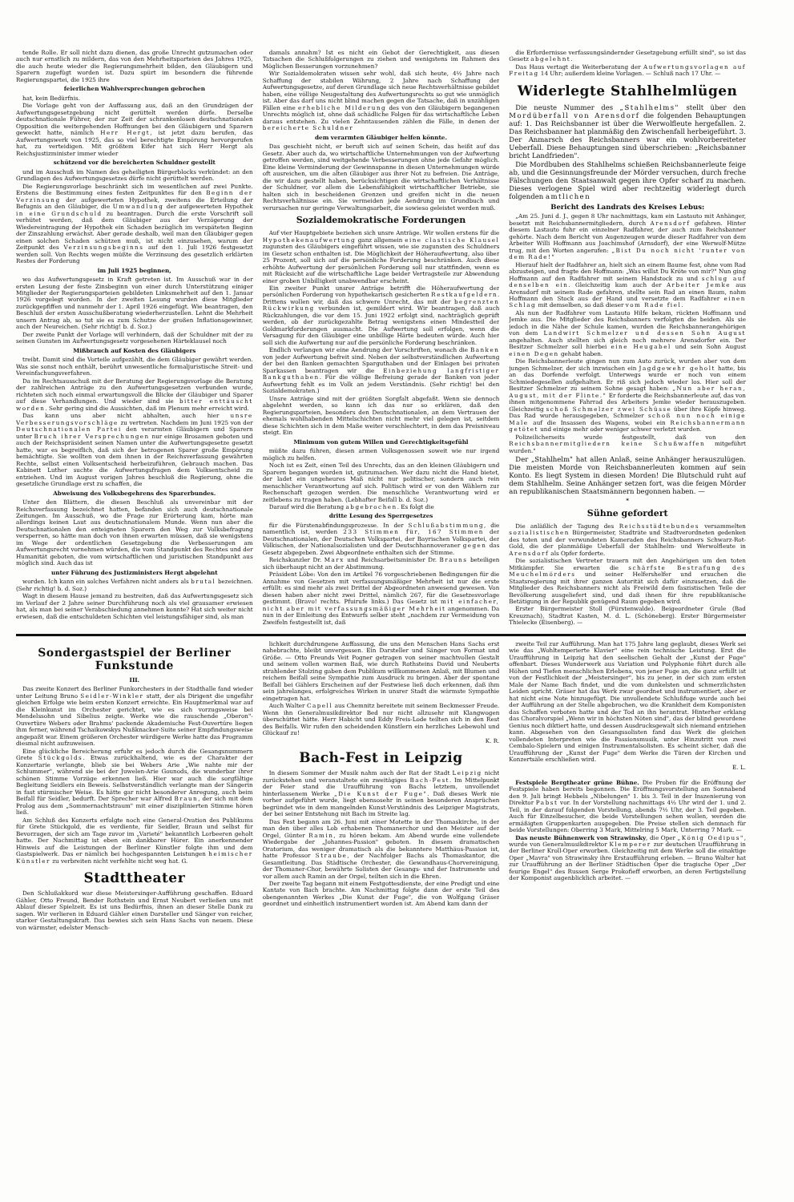tende Rolle. Er soll nicht dazu dienen, das große Unrecht gutzumachen oder auch nur ernstlich zu mildern, das von den Mehrheitsparteien des Jahres 1925, die auch heute wieder die Regierungsmehrheit bilden, den Gläubigern und Sparern zugefügt worden ist. Dazu spürt im besondern die führende Regierungspartei, die 1925 ihre
feierlichen Wahlversprechungen gebrochen
hat, kein Bedürfnis.
Die Vorlage geht von der Auffassung aus, daß an den Grundzügen der Aufwertungsgesetzgebung nicht gerüttelt werden dürfe. Derselbe deutschnationale Führer, der zur Zeit der schrankenlosen deutschnationalen Opposition die weitergehenden Hoffnungen bei den Gläubigern und Sparern geweckt hatte, nämlich Herr Hergt, ist jetzt dazu berufen, das Aufwertungswerk von 1925, das so viel berechtigte Empörung hervorgerufen hat, zu verteidigen. Mit größtem Eifer hat sich Herr Hergt als Reichsjustizminister immer wieder
schützend vor die bereicherten Schuldner gestellt
und im Ausschuß im Namen des geheiligten Bürgerblocks verkündet: an den Grundlagen des Aufwertungsgesetzes dürfe nicht gerüttelt werden.
Die Regierungsvorlage beschränkt sich im wesentlichen auf zwei Punkte. Erstens die Bestimmung eines festen Zeitpunktes für den Beginn der Verzinsung der aufgewerteten Hypothek, zweitens die Erteilung der Befugnis an den Gläubiger, die Umwandlung der aufgewerteten Hypothek in eine Grundschuld zu beantragen. Durch die erste Vorschrift soll verhütet werden, daß dem Gläubiger aus der Verzögerung der Wiedereintragung der Hypothek ein Schaden bezüglich im verspäteten Beginn der Zinszahlung erwächst. Aber gerade deshalb, weil man den Gläubiger gegen einen solchen Schaden schützen muß, ist nicht einzusehen, warum der Zeitpunkt des Verzinsungsbeginns auf den 1. Juli 1926 festgesetzt werden soll. Von Rechts wegen müßte die Verzinsung des gesetzlich erklärten Restes der Forderung
im Juli 1925 beginnen,
wo das Aufwertungsgesetz in Kraft getreten ist. Im Ausschuß war in der ersten Lesung der feste Zinsbeginn von einer durch Unterstützung einiger Mitglieder der Regierungsparteien gebildeten Linksmehrheit auf den 1. Januar 1926 vorgelegt worden. In der zweiten Lesung wurden diese Mitglieder zurückgepfiffen und nunmehr der 1. April 1926 eingefügt. Wie beantragen, den Beschluß der ersten Ausschußberatung wiederherzustellen. Lehnt die Mehrheit unsern Antrag ab, so tut sie es zum Schutze der großen Inflationsgewinner, auch der Neureichen. (Sehr richtig! b. d. Soz.)
Der zweite Punkt der Vorlage will verhindern, daß der Schuldner mit der zu seinen Gunsten im Aufwertungsgesetz vorgesehenen Härteklausel noch
Mißbrauch auf Kosten des Gläubigers
treibt. Damit sind die Vorteile aufgezählt, die dem Gläubiger gewährt werden. Was sie sonst noch enthält, berührt unwesentliche formaljuristische Streit- und Vereinfachungsverfahren.
Da im Rechtsausschuß mit der Beratung der Regierungsvorlage die Beratung der zahlreichen Anträge zu den Aufwertungsgesetzen verbunden wurde, richteten sich noch einmal erwartungsvoll die Blicke der Gläubiger und Sparer auf diese Verhandlungen. Und wieder sind sie bitter enttäuscht worden. Sehr gering sind die Aussichten, daß im Plenum mehr erreicht wird.
Das kann uns aber nicht abhalten, auch hier unsre Verbesserungsvorschläge zu vertreten. Nachdem im Juni 1925 von der Deutschnationalen Partei den verarmten Gläubigern und Sparern unter Bruch ihrer Versprechungen nur einige Brosamen geboten und auch der Reichspräsident seinen Namen unter die Aufwertungsgesetze gesetzt hatte, war es begreiflich, daß sich der betrogenen Sparer große Empörung bemächtigte. Sie wollten von dem ihnen in der Reichsverfassung gewährten Rechte, selbst einen Volksentscheid herbeizuführen, Gebrauch machen. Das Kabinett Luther suchte die Aufwertungsfragen dem Volksentscheid zu entziehen. Und im August vorigen Jahres beschloß die Regierung, ohne die gesetzliche Grundlage erst zu schaffen, die
Abweisung des Volksbegehrens des Sparerbundes.
Unter den Blättern, die diesen Beschluß als unvereinbar mit der Reichsverfassung bezeichnet hatten, befanden sich auch deutschnationale Zeitungen. Im Ausschuß, wo die Frage zur Erörterung kam, hörte man allerdings keinen Laut aus deutschnationalem Munde. Wenn nun aber die Deutschnationalen den enteigneten Sparern den Weg zur Volksbefragung versperren, so hätte man doch von ihnen erwarten müssen, daß sie wenigstens im Wege der ordentlichen Gesetzgebung die Verbesserungen am Aufwertungsrecht vornehmen würden, die vom Standpunkt des Rechtes und der Humanität geboten, die vom wirtschaftlichen und juristischen Standpunkt aus möglich sind. Auch das ist
unter Führung des Justizministers Hergt abgelehnt
worden. Ich kann ein solches Verfahren nicht anders als brutal bezeichnen. (Sehr richtig! b. d. Soz.)
Wagt in diesem Hause jemand zu bestreiten, daß das Aufwertungsgesetz sich im Verlauf der 2 Jahre seiner Durchführung noch als viel grausamer erwiesen hat, als man bei seiner Verabschiedung annehmen konnte? Hat sich weiter nicht erwiesen, daß die entschuldeten Schichten viel leistungsfähiger sind, als man
damals annahm? Ist es nicht ein Gebot der Gerechtigkeit, aus diesen Tatsachen die Schlußfolgerungen zu ziehen und wenigstens im Rahmen des Möglichen Besserungen vorzunehmen?
Wir Sozialdemokraten wissen sehr wohl, daß sich heute, 4½ Jahre nach Schaffung der stabilen Währung, 2 Jahre nach Schaffung der Aufwertungsgesetze, auf deren Grundlage sich neue Rechtsverhältnisse gebildet haben, eine völlige Neugestaltung des Aufwertungsrechts so gut wie unmöglich ist. Aber das darf uns nicht blind machen gegen die Tatsache, daß in unzähligen Fällen eine erhebliche Milderung des von den Gläubigern begangenen Unrechts möglich ist, ohne daß schädliche Folgen für das wirtschaftliche Leben daraus entstehen. Zu vielen Zehntausenden zählen die Fälle, in denen der bereicherte Schuldner
dem verarmten Gläubiger helfen könnte.
Das geschieht nicht, er beruft sich auf seinen Schein, das heißt auf das Gesetz. Aber auch da, wo wirtschaftliche Unternehmungen von der Aufwertung getroffen werden, sind weitgehende Verbesserungen ohne jede Gefahr möglich. Eine kleine Verminderung der Gewinnspanne in diesen Unternehmungen würde oft ausreichen, um die alten Gläubiger aus ihrer Not zu befreien. Die Anträge, die wir dazu gestellt haben, berücksichtigen die wirtschaftlichen Verhältnisse der Schuldner, vor allem die Lebensfähigkeit wirtschaftlicher Betriebe, sie halten sich in bescheidenen Grenzen und greifen nicht in die neuen Rechtsverhältnisse ein. Sie vermeiden jede Aendrung im Grundbuch und verursachen nur geringe Verwaltungsarbeit, die sowieso geleistet werden muß.
Sozialdemokratische Forderungen
Auf vier Hauptgebiete beziehen sich unsre Anträge. Wir wollen erstens für die Hypothekenaufwertung ganz allgemein eine clastische Klausel zugunsten des Gläubigers eingeführt wissen, wie sie zugunsten des Schuldners im Gesetz schon enthalten ist. Die Möglichkeit der Höheraufwertung, also über 25 Prozent, soll sich auf die persönliche Forderung beschränken. Auch diese erhöhte Aufwertung der persönlichen Forderung soll nur stattfinden, wenn es mit Rücksicht auf die wirtschaftliche Lage beider Vertragsteile zur Abwendung einer groben Unbilligkeit unabwendbar erscheint.
Ein zweiter Punkt unsrer Anträge betrifft die Höheraufwertung der persönlichen Forderung von hypothekarisch gesicherten Restkaufgeldern. Drittens wollen wir, daß das schwere Unrecht, das mit der begrenzten Rückwirkung verbunden ist, gemildert wird. Wir beantragen, daß auch Rückzahlungen, die vor dem 15. Juni 1922 erfolgt sind, nachträglich geprüft werden, ob der zurückgezahlte Betrag wenigstens einen Mindestteil der Goldmarkforderungen ausmacht. Die Aufwertung soll erfolgen, wenn die Versagung für den Gläubiger eine unbillige Härte bedeuten würde. Auch hier soll sich die Aufwertung nur auf die persönliche Forderung beschränken.
Endlich verlangen wir eine Aendrung der Vorschriften, wonach die Banken von jeder Aufwertung befreit sind. Neben der selbstverständlichen Aufwertung der bei den Banken gemachten Sparguthaben und der Einlagen bei privaten Sparkassen beantragen wir die Einbeziehung langfristiger Bankguthaben. Für die völlige Befreiung gerade der Banken von jeder Aufwertung fehlt es im Volk an jedem Verständnis. (Sehr richtig! bei den Sozialdemokraten.)
Unsre Anträge sind mit der größten Sorgfalt abgefaßt. Wenn sie dennoch abgelehnt werden, so kann ich das nur so erklären, daß den Regierungsparteien, besonders den Deutschnationalen, an dem Vertrauen der ehemals wohlhabenden Mittelschichten nicht mehr viel gelegen ist, seitdem diese Schichten sich in dem Maße weiter verschlechtert, in dem das Preisniveau steigt. Ein
Minimum von gutem Willen und Gerechtigkeitsgefühl
müßte dazu führen, diesen armen Volksgenossen soweit wie nur irgend möglich zu helfen.
Noch ist es Zeit, einen Teil des Unrechts, das an den kleinen Gläubigern und Sparern begangen worden ist, gutzumachen. Wer dazu nicht die Hand bietet, der ladet ein ungeheures Maß nicht nur politischer, sondern auch rein menschlicher Verantwortung auf sich. Politisch wird er von den Wählern zur Rechenschaft gezogen werden. Die menschliche Verantwortung wird er zeitlebens zu tragen haben. (Lebhafter Beifall b. d. Soz.)
Darauf wird die Beratung abgebrochen. Es folgt die
dritte Lesung des Sperrgesetzes
für die Fürstenabfindungsprozesse. In der Schlußabstimmung, die namentlich ist, werden 233 Stimmen für, 167 Stimmen der Deutschnationalen, der Deutschen Volkspartei, der Bayrischen Volkspartei, der Völkischen, der Nationalsozialisten und der Deutschhannoveraner gegen das Gesetz abgegeben. Zwei Abgeordnete enthalten sich der Stimme.
Reichskanzler Dr. Marx und Reichsarbeitsminister Dr. Brauns beteiligen sich überhaupt nicht an der Abstimmung.
Präsident Löbe: Von den im Artikel 76 vorgeschriebenen Bedingungen für die Annahme von Gesetzen mit verfassungsmäßiger Mehrheit ist nur die erste erfüllt: es sind mehr als zwei Drittel der Abgeordneten anwesend gewesen. Von diesen haben aber nicht zwei Drittel, nämlich 267, für die Gesetzesvorlage gestimmt. (Bravo! rechts. Pfuirufe links.) Das Gesetz ist mit einfacher, nicht aber mit verfassungsmäßiger Mehrheit angenommen. Da nun in der Einleitung des Entwurfs selber steht „nachdem zur Vermeidung von Zweifeln festgestellt ist, daß
die Erfordernisse verfassungsändernder Gesetzgebung erfüllt sind", so ist das Gesetz abgelehnt.
Das Haus vertagt die Weiterberatung der Aufwertungsvorlagen auf Freitag 14 Uhr; außerdem kleine Vorlagen. — Schluß nach 17 Uhr. —
Widerlegte Stahlhelmlügen
Die neuste Nummer des „Stahlhelms" stellt über den Mordüberfall von Arensdorf die folgenden Behauptungen auf: 1. Das Reichsbanner ist über die Werwolfleute hergefallen. 2. Das Reichsbanner hat planmäßig den Zwischenfall herbeigeführt. 3. Der Anmarsch des Reichsbanners war ein wohlvorbereiteter Ueberfall. Diese Behauptungen sind überschrieben: „Reichsbanner bricht Landfrieden".
Die Mordbuben des Stahlhelms schießen Reichsbannerleute feige ab, und die Gesinnungsfreunde der Mörder versuchen, durch freche Fälschungen den Staatsanwalt gegen ihre Opfer scharf zu machen. Dieses verlogene Spiel wird aber rechtzeitig widerlegt durch folgenden amtlichen
Bericht des Landrats des Kreises Lebus:
„Am 25. Juni d. J., gegen 8 Uhr nachmittags, kam ein Lastauto mit Anhänger, besetzt mit Reichsbannermitgliedern, durch Arensdorf gefahren. Hinter diesem Lastauto fuhr ein einzelner Radfahrer, der auch zum Reichsbanner gehörte. Nach dem Bericht von Augenzeugen wurde dieser Radfahrer von dem Arbeiter Willi Hoffmann aus Joachimshof (Arnsdorf), der eine Werwolf-Mütze trug, mit den Worten angerufen: „Bist Du noch nicht 'runter von dem Rade!"
Hierauf hielt der Radfahrer an, hielt sich an einem Baume fest, ohne vom Rad abzusteigen, und fragte den Hoffmann: „Was willst Du Kröte von mir?" Nun ging Hoffmann auf den Radfahrer mit seinem Handstock zu und schlug auf denselben ein. Gleichzeitig kam auch der Arbeiter Jemke aus Arensdorf mit seinem Rade gefahren, stellte sein Rad an einen Baum, nahm Hoffmann den Stock aus der Hand und versetzte dem Radfahrer einen Schlag mit demselben, so daß dieser vom Rade fiel.
Als nun der Radfahrer vom Lastauto Hilfe bekam, rückten Hoffmann und Jemke aus. Die Mitglieder des Reichsbanners verfolgten die beiden. Als sie jedoch in die Nähe der Schule kamen, wurden die Reichsbannerangehörigen von dem Landwirt Schmelzer und dessen Sohn August angehalten. Auch stellten sich gleich noch mehrere Arensdorfer ein. Der Besitzer Schmelzer soll hierbei eine Heugabel und sein Sohn August einen Degen gehabt haben.
Die Reichsbannerleute gingen nun zum Auto zurück, wurden aber von dem jungen Schmelzer, der sich inzwischen ein Jagdgewehr geholt hatte, bis an das Dorfende verfolgt. Unterwegs wurde er noch von einem Schmiedegesellen aufgehalten. Er riß sich jedoch wieder los. Hier soll der Besitzer Schmelzer zu seinem Sohne gesagt haben: „Nun aber heran, August, mit der Flinte." Er forderte die Reichsbannerleute auf, das von ihnen mitgenommene Fahrrad des Arbeiters Jemke wieder herauszugeben. Gleichzeitig schoß Schmelzer zwei Schüsse über ihre Köpfe hinweg. Das Rad wurde herausgegeben, Schmelzer schoß nun noch einige Male auf die Insassen des Wagens, wobei ein Reichsbannermann getötet und einige mehr oder weniger schwer verletzt wurden.
Polizeilicherseits wurde festgestellt, daß von den Reichsbannermitgliedern keine Schußwaffen mitgeführt wurden."
Der „Stahlhelm" hat allen Anlaß, seine Anhänger herauszulügen. Die meisten Morde von Reichsbannerleuten kommen auf sein Konto. Es liegt System in diesen Morden! Die Blutschuld ruht auf dem Stahlhelm. Seine Anhänger setzen fort, was die feigen Mörder an republikanischen Staatsmännern begonnen haben. —
*
Sühne gefordert
Die anläßlich der Tagung des Reichsstädtebundes versammelten sozialistischen Bürgermeister, Stadträte und Stadtverordneten gedenken des toten und der verwundeten Kameraden des Reichsbanners Schwarz-Rot-Gold, die der planmäßige Ueberfall der Stahlhelm- und Werwolfleute in Arensdorf als Opfer forderte.
Die sozialistischen Vertreter trauern mit den Angehörigen um den toten Mitkämpfer. Sie erwarten die schärfste Bestrafung des Meuchelmörders und seiner Helfershelfer und ersuchen die Staatsregierung mit ihrer ganzen Autorität sich dafür einzusetzen, daß die Mitglieder des Reichsbanners nicht als Freiwild dem faszistischen Teile der Bevölkerung ausgeliefert sind, und daß ihnen für ihre republikanische Betätigung in der Republik genügend Raum gegeben wird.
Erster Bürgermeister Stoll (Fürstenwalde). Beigeordneter Grule (Bad Kreuznach), Stadtrat Kasten, M. d. L. (Schöneberg). Erster Bürgermeister Thielecke (Eisenberg). —
Sondergastspiel der Berliner Funkstunde
III.
Das zweite Konzert des Berliner Funkorchesters in der Stadthalle fand wieder unter Leitung Bruno Seidler-Winkler statt, der als Dirigent die ungefähr gleichen Erfolge wie beim ersten Konzert erreichte. Ein Hauptmerkmal war auf die Kleinkunst im Orchester gerichtet, wie es sich vorzugsweise bei Mendelssohn und Sibelius zeigte. Werke wie die rauschende „Oberon"-Ouvertüre Webers oder Brahms' packende Akademische Fest-Ouvertüre liegen ihm ferner, während Tschaikowskys Nußknacker-Suite seiner Empfindungsweise angepaßt war. Einem größeren Orchester würdigere Werke hatte das Programm diesmal nicht aufzuweisen.
Eine glückliche Bereicherung erfuhr es jedoch durch die Gesangsnummern Grete Stückgolds. Etwas zurückhaltend, wie es der Charakter der Konzertarie verlangte, blieb sie bei Webers Arie „Wie nahte mir der Schlummer", während sie bei der Juwelen-Arie Gounods, die wunderbar ihrer schönen Stimme Vorzüge erkennen ließ. Hier war auch die sorgfältige Begleitung Seidlers ein Beweis. Selbstverständlich verlangte man der Sängerin in fast stürmischer Weise. Es hätte gar nicht besonderer Anregung, auch beim Beifall für Seidler, bedurft. Der Sprecher war Alfred Braun, der sich mit dem Prolog aus dem „Sommernachtstraum" mit einer disziplinierten Stimme hören ließ.
Am Schluß des Konzerts erfolgte noch eine General-Ovation des Publikums für Grete Stückgold, die es verdiente, für Seidler, Braun und selbst für Bevorzugen, der sich am Tage zuvor im „Varieté" bekanntlich Lorbeeren geholt hatte. Der Nachmittag ist eben ein dankbarer Hörer. Ein anerkennender Hinweis auf die Leistungen der Berliner Künstler folgte ihm und dem Gastspielwerk. Das er nämlich bei hochgespannten Leistungen heimischer Künstler zu verbreiten nicht verfehlte nicht weg hat. G.
Stadttheater
Den Schlußakkord war diese Meistersinger-Aufführung geschaffen. Eduard Gähler, Otto Freund, Bender Rothstein und Ernst Neubert verließen uns mit Ablauf dieser Spielzeit. Es ist uns Bedürfnis, ihnen an dieser Stelle Dank zu sagen. Wir verlieren in Eduard Gähler einen Darsteller und Sänger von reicher, starker Gestaltungskraft. Das bewies sich sein Hans Sachs von neuem. Diese von wärmster, edelster Mensch-
lichkeit durchdrungene Auffassung, die uns den Menschen Hans Sachs erst nahebrachte, bleibt unvergessen. Ein Darsteller und Sänger von Format und Größe. — Otto Freunds Veit Pogner getragen von seiner machtvollen Gestalt und seinem vollen warmen Baß, wie durch Rothsteins David und Neuberts strahlender Stolzing gaben dem Publikum willkommenen Anlaß, mit Blumen und reichem Beifall seine Sympathie zum Ausdruck zu bringen. Aber der spontane Beifall bei Gählers Erscheinen auf der Festwiese ließ doch erkennen, daß ihm sein jahrelanges, erfolgreiches Wirken in unsrer Stadt die wärmste Sympathie eingetragen hat.
Auch Walter Capell aus Chemnitz bereitete mit seinem Beckmesser Freude. Wenn ihn Generalmusikdirektor Bed nur nicht allzusehr mit Klangwogen überschüttet hätte. Herr Habicht und Eddy Freis-Lode teilten sich in den Rest des Beifalls. Wir rufen den scheidenden Künstlern ein herzliches Lebewohl und Glückauf zu!
K. R.
Bach-Fest in Leipzig
In diesem Sommer der Musik nahm auch der Rat der Stadt Leipzig nicht zurückstehen und veranstaltete ein zweitägiges Bach-Fest. Im Mittelpunkt der Feier stand die Uraufführung von Bachs letztem, unvollendet hinterlassenem Werke „Die Kunst der Fuge". Daß dieses Werk nie vorher aufgeführt wurde, liegt ebensosehr in seinen besonderen Ansprüchen begründet wie in dem mangelnden Kunst-Verständnis des Leipziger Magistrats, der bei seiner Entstehung mit Bach im Streite lag.
Das Fest begann am 26. Juni mit einer Motette in der Thomaskirche, in der man den über alles Lob erhabenen Thomanerchor und den Meister auf der Orgel, Günter Ramin, zu hören bekam. Am Abend wurde eine vollendete Wiedergabe der „Johannes-Passion" geboten. In diesem dramatischen Oratorium, das weniger dramatisch als die bekanntere Matthäus-Passion ist, hatte Professor Straube, der Nachfolger Bachs als Thomaskantor, die Gesamtleitung. Das Städtische Orchester, die Gewandhaus-Chorvereinigung, der Thomaner-Chor, bewährte Solisten der Gesangs- und der Instrumente und vor allem auch Ramin an der Orgel, teilten sich in die Ehren.
Der zweite Tag begann mit einem Festgottesdienste, der eine Predigt und eine Kantate von Bach brachte. Am Nachmittag folgte dann der erste Teil des obengenannten Werkes „Die Kunst der Fuge", die von Wolfgang Gräser geordnet und einheitlich instrumentiert worden ist. Am Abend kam dann der
zweite Teil zur Aufführung. Man hat 175 Jahre lang geglaubt, dieses Werk sei wie das „Wohltemperierte Klavier" eine rein technische Leistung. Erst die Uraufführung in Leipzig hat den seelischen Gehalt der „Kunst der Fuge" offenbart. Dieses Wunderwerk aus Variation und Polyphonie führt durch alle Höhen und Tiefen menschlichen Erlebens, von jener Fuge an, die ganz erfüllt ist von der Festlichkeit der „Meistersinger", bis zu jener, in der sich zum ersten Male der Name Bach findet, und die vom dunkelsten und schmerzlichsten Leiden spricht. Gräser hat das Werk zwar geordnet und instrumentiert, aber er hat nicht eine Note hinzugefügt. Die unvollendete Schlußfuge wurde auch bei der Aufführung an der Stelle abgebrochen, wo die Krankheit dem Komponisten das Schaffen verboten hatte und der Tod an ihn herantrat. Hinterher erklang das Choralvorspiel „Wenn wir in höchsten Nöten sind", das der blind gewordene Genius noch diktiert hatte, und dessen Ausdrucksgewalt sich niemand entziehen kann. Abgesehen von den Gesangssolisten fand das Werk die gleichen vollendeten Interpreten wie die Passionsmusik, unter Hinzutritt von zwei Cembalo-Spielern und einigen Instrumentalsolisten. Es scheint sicher, daß die Uraufführung der „Kunst der Fuge" dem Werke die Türen der Kirchen und Konzertsäle erschließen wird.
E. L.
Festspiele Bergtheater grüne Bühne. Die Proben für die Eröffnung der Festspiele haben bereits begonnen. Die Eröffnungsvorstellung am Sonnabend den 9. Juli bringt Hebbels „Nibelungen" 1. bis 3. Teil in der Inszenierung von Direktor Pabst vor. In der Vorstellung nachmittags 4½ Uhr wird der 1. und 2. Teil, in der darauf folgenden Vorstellung, abends 7½ Uhr, der 3. Teil gegeben. Auch für Einzelbesucher, die beide Vorstellungen sehen wollen, werden die ermäßigten Gruppenkarten ausgegeben. Die Preise stellen sich demnach für beide Vorstellungen: Oberring 3 Mark, Mittelring 5 Mark, Unterring 7 Mark. —
Das neuste Bühnenwerk von Strawinsky, die Oper „König Oedipus", wurde von Generalmusikdirektor Klemperer zur deutschen Uraufführung in der Berliner Kroll-Oper erworben. Gleichzeitig mit dem Werke soll die einaktige Oper „Mavra" von Strawinsky ihre Erstaufführung erleben. — Bruno Walter hat zur Uraufführung an der Berliner Städtischen Oper die tragische Oper „Der feurige Engel" des Russen Serge Prokofieff erworben, an deren Fertigstellung der Komponist augenblicklich arbeitet. —